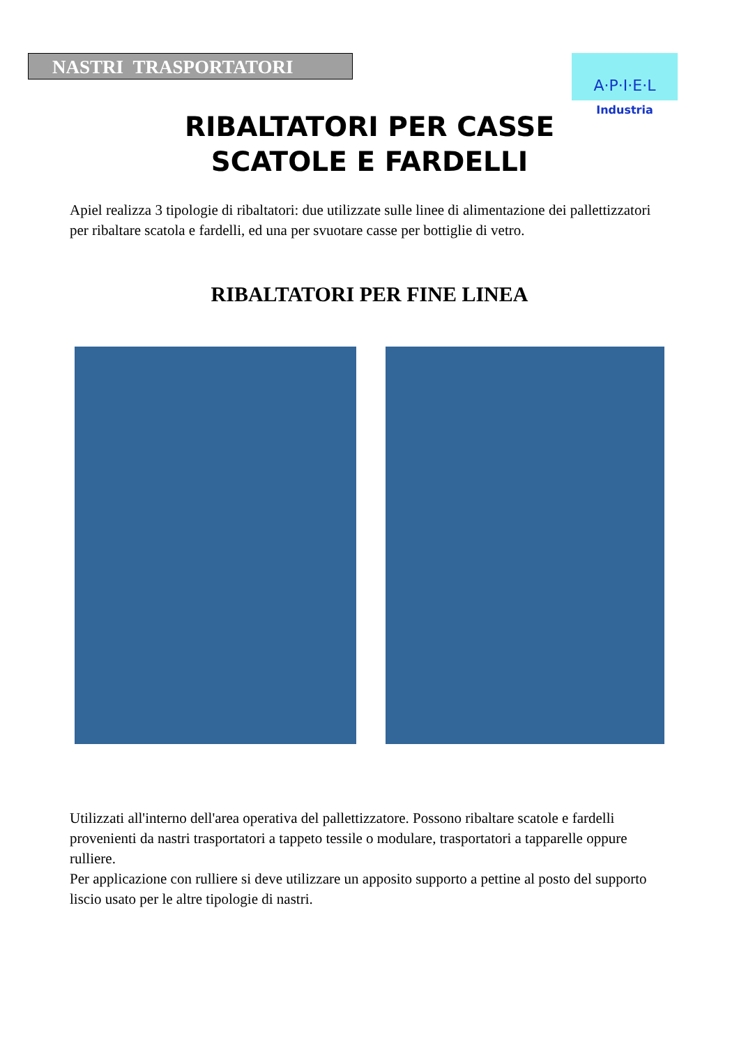NASTRI TRASPORTATORI
A·P·I·E·L
Industria
RIBALTATORI PER CASSE
SCATOLE E FARDELLI
Apiel realizza 3 tipologie di ribaltatori: due utilizzate sulle linee di alimentazione dei pallettizzatori per ribaltare scatola e fardelli, ed una per svuotare casse per bottiglie di vetro.
RIBALTATORI PER FINE LINEA
Utilizzati all'interno dell'area operativa del pallettizzatore. Possono ribaltare scatole e fardelli provenienti da nastri trasportatori a tappeto tessile o modulare, trasportatori a tapparelle oppure rulliere.
Per applicazione con rulliere si deve utilizzare un apposito supporto a pettine al posto del supporto liscio usato per le altre tipologie di nastri.